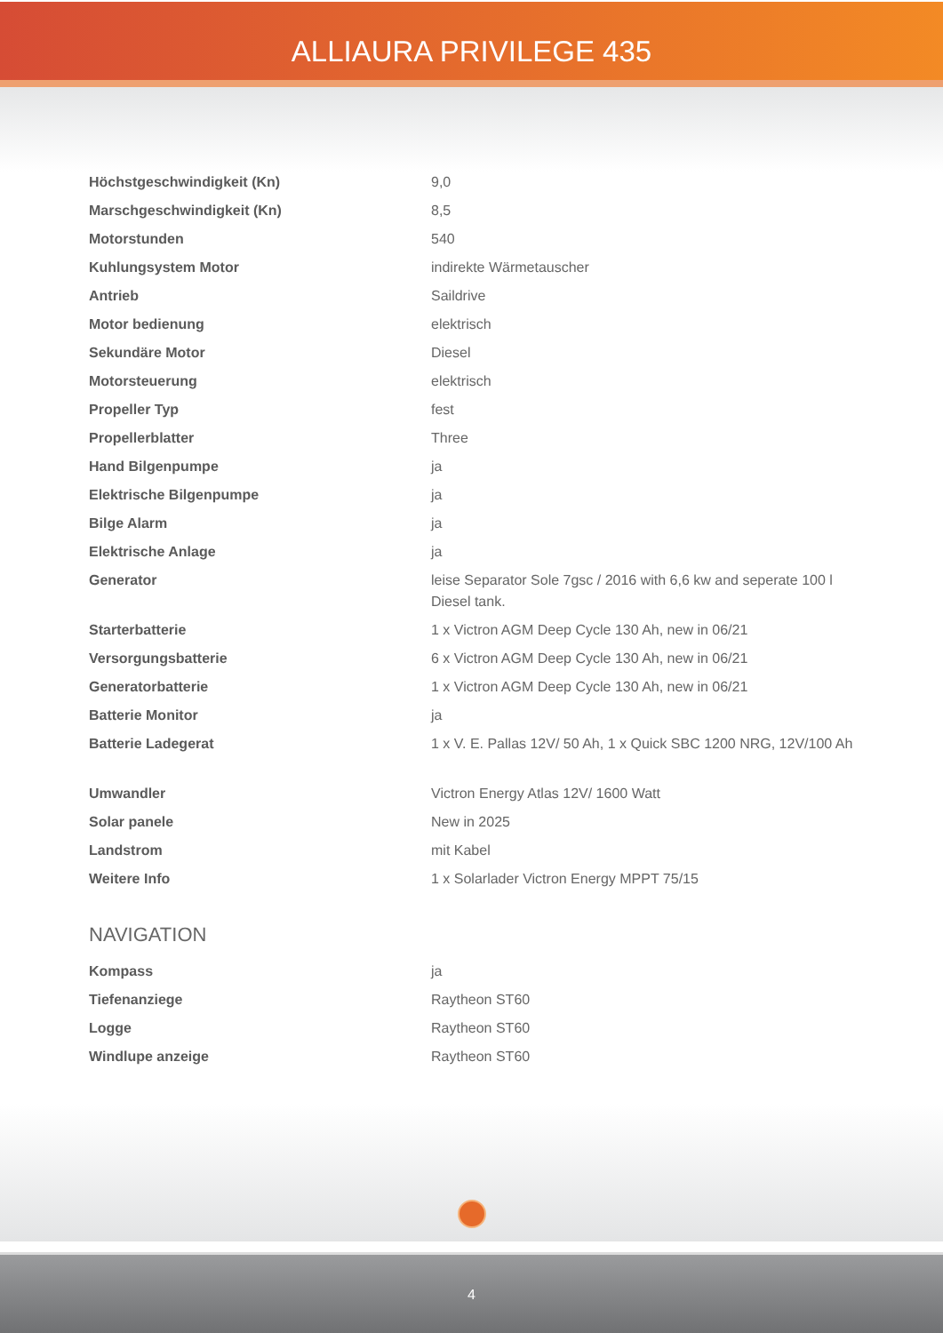ALLIAURA PRIVILEGE 435
| Höchstgeschwindigkeit (Kn) | 9,0 |
| Marschgeschwindigkeit (Kn) | 8,5 |
| Motorstunden | 540 |
| Kuhlungsystem Motor | indirekte Wärmetauscher |
| Antrieb | Saildrive |
| Motor bedienung | elektrisch |
| Sekundäre Motor | Diesel |
| Motorsteuerung | elektrisch |
| Propeller Typ | fest |
| Propellerblatter | Three |
| Hand Bilgenpumpe | ja |
| Elektrische Bilgenpumpe | ja |
| Bilge Alarm | ja |
| Elektrische Anlage | ja |
| Generator | leise Separator Sole 7gsc / 2016 with 6,6 kw and seperate 100 l Diesel tank. |
| Starterbatterie | 1 x Victron AGM Deep Cycle 130 Ah, new in 06/21 |
| Versorgungsbatterie | 6 x Victron AGM Deep Cycle 130 Ah, new in 06/21 |
| Generatorbatterie | 1 x Victron AGM Deep Cycle 130 Ah, new in 06/21 |
| Batterie Monitor | ja |
| Batterie Ladegerat | 1 x V. E. Pallas 12V/ 50 Ah, 1 x Quick SBC 1200 NRG, 12V/100 Ah |
| Umwandler | Victron Energy Atlas 12V/ 1600 Watt |
| Solar panele | New in 2025 |
| Landstrom | mit Kabel |
| Weitere Info | 1 x Solarlader Victron Energy MPPT 75/15 |
NAVIGATION
| Kompass | ja |
| Tiefenanziege | Raytheon ST60 |
| Logge | Raytheon ST60 |
| Windlupe anzeige | Raytheon ST60 |
4